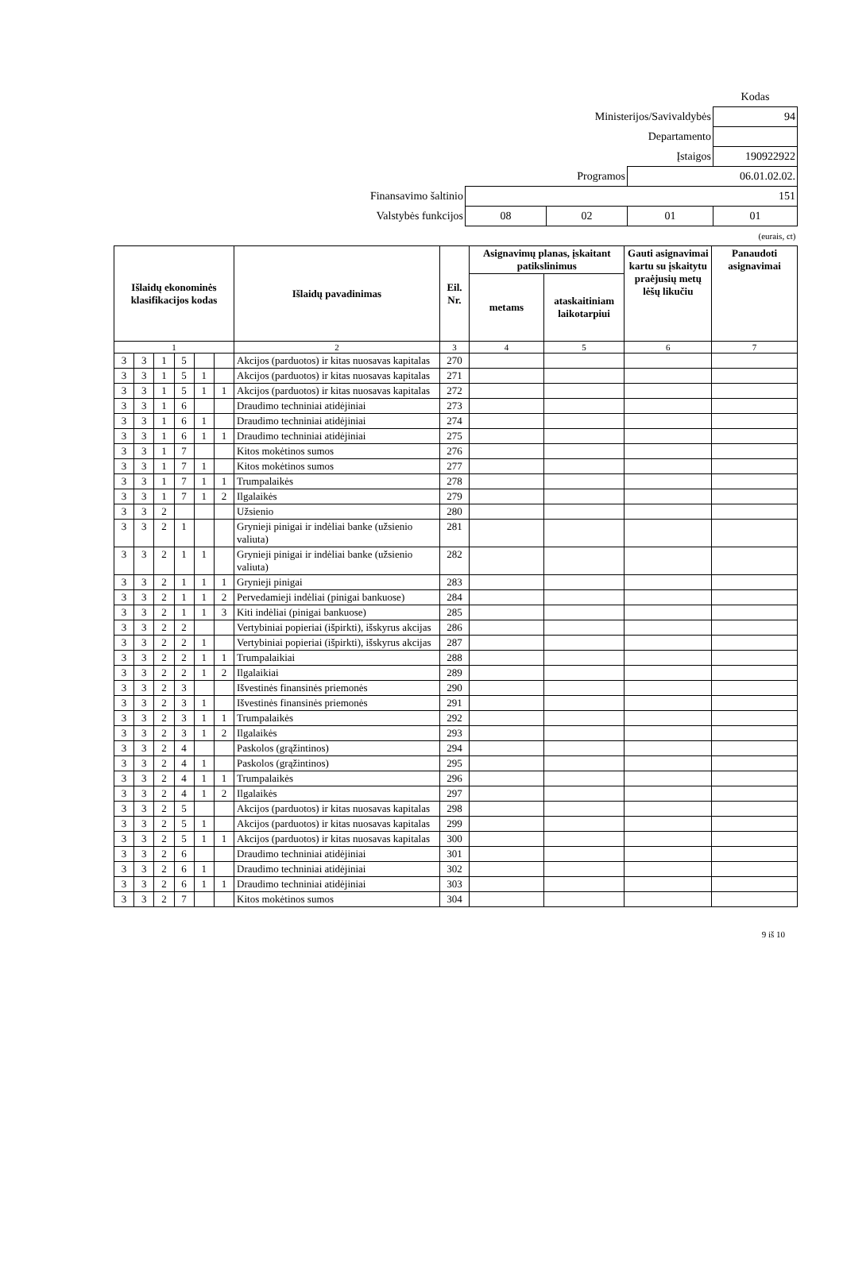| | | | | Kodas |
| Ministerijos/Savivaldybės | | | | 94 |
| Departamento | | | | |
| Įstaigos | | | | 190922922 |
| Programos | | | 06.01.02.02. | |
| Finansavimo šaltinio | 151 | | | |
| Valstybės funkcijos | 08 | 02 | 01 | 01 |
| (eurais, ct) | | | | |
| Išlaidų ekonominės klasifikacijos kodas | | | | | | Išlaidų pavadinimas | Eil. Nr. | Asignavimų planas, įskaitant patikslinimus | | Gauti asignavimai kartu su įskaitytu praėjusių metų lėšų likučiu | Panaudoti asignavimai |
| --- | --- | --- | --- | --- | --- | --- | --- | --- | --- | --- | --- |
| | | | | | | | | metams | ataskaitiniam laikotarpiui | | |
| 1 | | | | | | 2 | 3 | 4 | 5 | 6 | 7 |
| 3 | 3 | 1 | 5 | | | Akcijos (parduotos) ir kitas nuosavas kapitalas | 270 | | | | |
| 3 | 3 | 1 | 5 | 1 | | Akcijos (parduotos) ir kitas nuosavas kapitalas | 271 | | | | |
| 3 | 3 | 1 | 5 | 1 | 1 | Akcijos (parduotos) ir kitas nuosavas kapitalas | 272 | | | | |
| 3 | 3 | 1 | 6 | | | Draudimo techniniai atidėjiniai | 273 | | | | |
| 3 | 3 | 1 | 6 | 1 | | Draudimo techniniai atidėjiniai | 274 | | | | |
| 3 | 3 | 1 | 6 | 1 | 1 | Draudimo techniniai atidėjiniai | 275 | | | | |
| 3 | 3 | 1 | 7 | | | Kitos mokėtinos sumos | 276 | | | | |
| 3 | 3 | 1 | 7 | 1 | | Kitos mokėtinos sumos | 277 | | | | |
| 3 | 3 | 1 | 7 | 1 | 1 | Trumpalaikės | 278 | | | | |
| 3 | 3 | 1 | 7 | 1 | 2 | Ilgalaikės | 279 | | | | |
| 3 | 3 | 2 | | | | Užsienio | 280 | | | | |
| 3 | 3 | 2 | 1 | | | Grynieji pinigai ir indėliai banke (užsienio valiuta) | 281 | | | | |
| 3 | 3 | 2 | 1 | 1 | | Grynieji pinigai ir indėliai banke (užsienio valiuta) | 282 | | | | |
| 3 | 3 | 2 | 1 | 1 | 1 | Grynieji pinigai | 283 | | | | |
| 3 | 3 | 2 | 1 | 1 | 2 | Pervedamieji indėliai (pinigai bankuose) | 284 | | | | |
| 3 | 3 | 2 | 1 | 1 | 3 | Kiti indėliai (pinigai bankuose) | 285 | | | | |
| 3 | 3 | 2 | 2 | | | Vertybiniai popieriai (išpirkti), išskyrus akcijas | 286 | | | | |
| 3 | 3 | 2 | 2 | 1 | | Vertybiniai popieriai (išpirkti), išskyrus akcijas | 287 | | | | |
| 3 | 3 | 2 | 2 | 1 | 1 | Trumpalaikiai | 288 | | | | |
| 3 | 3 | 2 | 2 | 1 | 2 | Ilgalaikiai | 289 | | | | |
| 3 | 3 | 2 | 3 | | | Išvestinės finansinės priemonės | 290 | | | | |
| 3 | 3 | 2 | 3 | 1 | | Išvestinės finansinės priemonės | 291 | | | | |
| 3 | 3 | 2 | 3 | 1 | 1 | Trumpalaikės | 292 | | | | |
| 3 | 3 | 2 | 3 | 1 | 2 | Ilgalaikės | 293 | | | | |
| 3 | 3 | 2 | 4 | | | Paskolos (grąžintinos) | 294 | | | | |
| 3 | 3 | 2 | 4 | 1 | | Paskolos (grąžintinos) | 295 | | | | |
| 3 | 3 | 2 | 4 | 1 | 1 | Trumpalaikės | 296 | | | | |
| 3 | 3 | 2 | 4 | 1 | 2 | Ilgalaikės | 297 | | | | |
| 3 | 3 | 2 | 5 | | | Akcijos (parduotos) ir kitas nuosavas kapitalas | 298 | | | | |
| 3 | 3 | 2 | 5 | 1 | | Akcijos (parduotos) ir kitas nuosavas kapitalas | 299 | | | | |
| 3 | 3 | 2 | 5 | 1 | 1 | Akcijos (parduotos) ir kitas nuosavas kapitalas | 300 | | | | |
| 3 | 3 | 2 | 6 | | | Draudimo techniniai atidėjiniai | 301 | | | | |
| 3 | 3 | 2 | 6 | 1 | | Draudimo techniniai atidėjiniai | 302 | | | | |
| 3 | 3 | 2 | 6 | 1 | 1 | Draudimo techniniai atidėjiniai | 303 | | | | |
| 3 | 3 | 2 | 7 | | | Kitos mokėtinos sumos | 304 | | | | |
9 iš 10